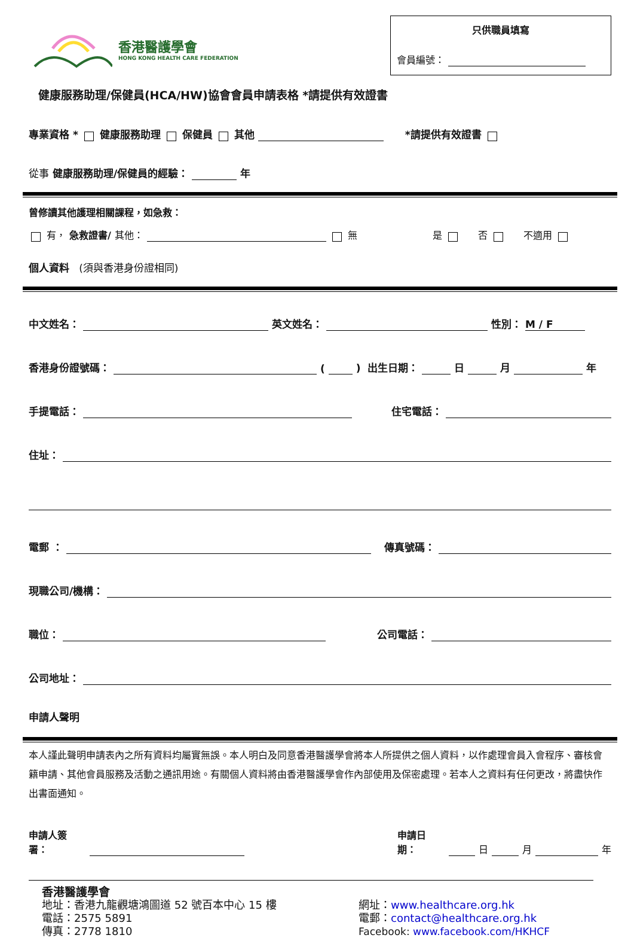香港醫護學會
HONG KONG HEALTH CARE FEDERATION
只供職員填寫
會員編號：
健康服務助理/保健員(HCA/HW)協會會員申請表格 *請提供有效證書
專業資格 * 健康服務助理 保健員 其他 *請提供有效證書
從事 健康服務助理/保健員的經驗： 年
曾修讀其他護理相關課程，如急救：
有， 急救證書/ 其他： 無 是 否 不適用
個人資料 (須與香港身份證相同)
中文姓名： 英文姓名： 性別： M / F
香港身份證號碼： ( ) 出生日期： 日 月 年
手提電話： 住宅電話：
住址：
電郵 ： 傳真號碼：
現職公司/機構：
職位： 公司電話：
公司地址：
申請人聲明
本人謹此聲明申請表內之所有資料均屬實無誤。本人明白及同意香港醫護學會將本人所提供之個人資料，以作處理會員入會程序、審核會籍申請、其他會員服務及活動之通訊用途。有關個人資料將由香港醫護學會作內部使用及保密處理。若本人之資料有任何更改，將盡快作出書面通知。
申請人簽署： 申請日期： 日 月 年
香港醫護學會
地址：香港九龍觀塘鴻圖道 52 號百本中心 15 樓
電話：2575 5891
傳真：2778 1810
網址：www.healthcare.org.hk
電郵：contact@healthcare.org.hk
Facebook: www.facebook.com/HKHCF